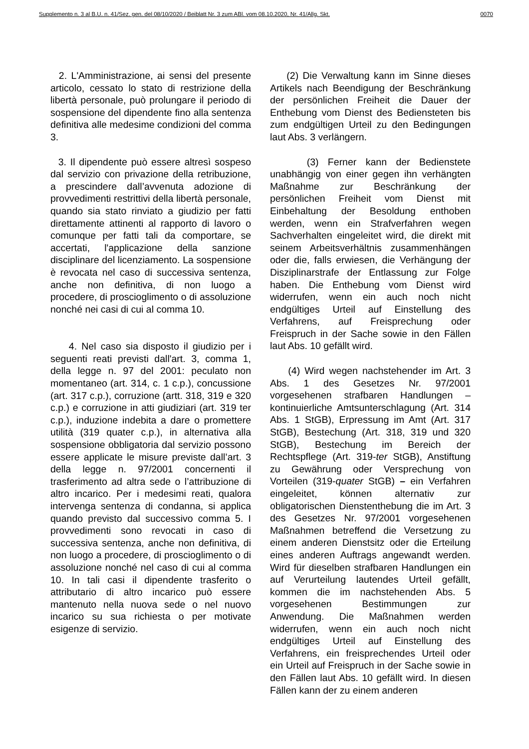Supplemento n. 3 al B.U. n. 41/Sez. gen. del 08/10/2020 / Beiblatt Nr. 3 zum ABl. vom 08.10.2020, Nr. 41/Allg. Skt. 0070
2. L'Amministrazione, ai sensi del presente articolo, cessato lo stato di restrizione della libertà personale, può prolungare il periodo di sospensione del dipendente fino alla sentenza definitiva alle medesime condizioni del comma 3.
3. Il dipendente può essere altresì sospeso dal servizio con privazione della retribuzione, a prescindere dall’avvenuta adozione di provvedimenti restrittivi della libertà personale, quando sia stato rinviato a giudizio per fatti direttamente attinenti al rapporto di lavoro o comunque per fatti tali da comportare, se accertati, l'applicazione della sanzione disciplinare del licenziamento. La sospensione è revocata nel caso di successiva sentenza, anche non definitiva, di non luogo a procedere, di proscioglimento o di assoluzione nonché nei casi di cui al comma 10.
4. Nel caso sia disposto il giudizio per i seguenti reati previsti dall'art. 3, comma 1, della legge n. 97 del 2001: peculato non momentaneo (art. 314, c. 1 c.p.), concussione (art. 317 c.p.), corruzione (artt. 318, 319 e 320 c.p.) e corruzione in atti giudiziari (art. 319 ter c.p.), induzione indebita a dare o promettere utilità (319 quater c.p.), in alternativa alla sospensione obbligatoria dal servizio possono essere applicate le misure previste dall’art. 3 della legge n. 97/2001 concernenti il trasferimento ad altra sede o l’attribuzione di altro incarico. Per i medesimi reati, qualora intervenga sentenza di condanna, si applica quando previsto dal successivo comma 5. I provvedimenti sono revocati in caso di successiva sentenza, anche non definitiva, di non luogo a procedere, di proscioglimento o di assoluzione nonché nel caso di cui al comma 10. In tali casi il dipendente trasferito o attributario di altro incarico può essere mantenuto nella nuova sede o nel nuovo incarico su sua richiesta o per motivate esigenze di servizio.
(2) Die Verwaltung kann im Sinne dieses Artikels nach Beendigung der Beschränkung der persönlichen Freiheit die Dauer der Enthebung vom Dienst des Bediensteten bis zum endgültigen Urteil zu den Bedingungen laut Abs. 3 verlängern.
(3) Ferner kann der Bedienstete unabhängig von einer gegen ihn verhängten Maßnahme zur Beschränkung der persönlichen Freiheit vom Dienst mit Einbehaltung der Besoldung enthoben werden, wenn ein Strafverfahren wegen Sachverhalten eingeleitet wird, die direkt mit seinem Arbeitsverhältnis zusammenhängen oder die, falls erwiesen, die Verhängung der Disziplinarstrafe der Entlassung zur Folge haben. Die Enthebung vom Dienst wird widerrufen, wenn ein auch noch nicht endgültiges Urteil auf Einstellung des Verfahrens, auf Freisprechung oder Freispruch in der Sache sowie in den Fällen laut Abs. 10 gefällt wird.
(4) Wird wegen nachstehender im Art. 3 Abs. 1 des Gesetzes Nr. 97/2001 vorgesehenen strafbaren Handlungen – kontinuierliche Amtsunterschlagung (Art. 314 Abs. 1 StGB), Erpressung im Amt (Art. 317 StGB), Bestechung (Art. 318, 319 und 320 StGB), Bestechung im Bereich der Rechtspflege (Art. 319-ter StGB), Anstiftung zu Gewährung oder Versprechung von Vorteilen (319-quater StGB) – ein Verfahren eingeleitet, können alternativ zur obligatorischen Dienstenthebung die im Art. 3 des Gesetzes Nr. 97/2001 vorgesehenen Maßnahmen betreffend die Versetzung zu einem anderen Dienstsitz oder die Erteilung eines anderen Auftrags angewandt werden. Wird für dieselben strafbaren Handlungen ein auf Verurteilung lautendes Urteil gefällt, kommen die im nachstehenden Abs. 5 vorgesehenen Bestimmungen zur Anwendung. Die Maßnahmen werden widerrufen, wenn ein auch noch nicht endgültiges Urteil auf Einstellung des Verfahrens, ein freisprechendes Urteil oder ein Urteil auf Freispruch in der Sache sowie in den Fällen laut Abs. 10 gefällt wird. In diesen Fällen kann der zu einem anderen